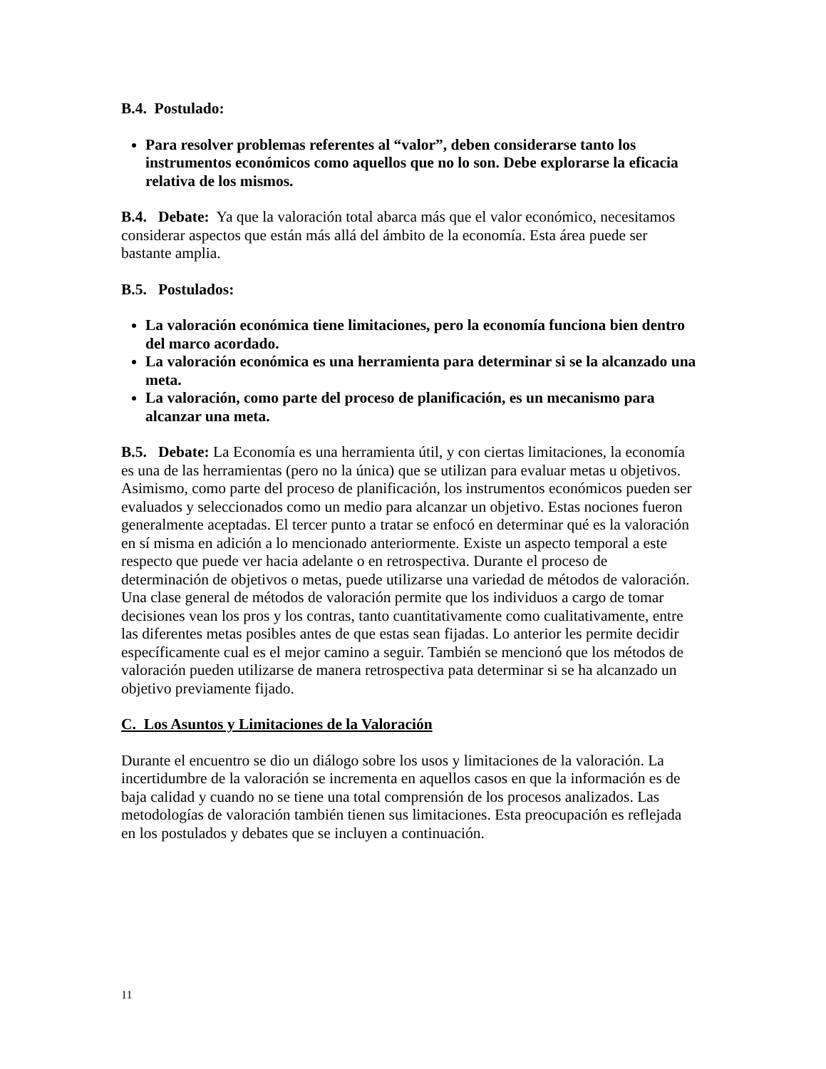B.4. Postulado:
Para resolver problemas referentes al “valor”, deben considerarse tanto los instrumentos económicos como aquellos que no lo son. Debe explorarse la eficacia relativa de los mismos.
B.4. Debate: Ya que la valoración total abarca más que el valor económico, necesitamos considerar aspectos que están más allá del ámbito de la economía. Esta área puede ser bastante amplia.
B.5. Postulados:
La valoración económica tiene limitaciones, pero la economía funciona bien dentro del marco acordado.
La valoración económica es una herramienta para determinar si se la alcanzado una meta.
La valoración, como parte del proceso de planificación, es un mecanismo para alcanzar una meta.
B.5. Debate: La Economía es una herramienta útil, y con ciertas limitaciones, la economía es una de las herramientas (pero no la única) que se utilizan para evaluar metas u objetivos. Asimismo, como parte del proceso de planificación, los instrumentos económicos pueden ser evaluados y seleccionados como un medio para alcanzar un objetivo. Estas nociones fueron generalmente aceptadas. El tercer punto a tratar se enfocó en determinar qué es la valoración en sí misma en adición a lo mencionado anteriormente. Existe un aspecto temporal a este respecto que puede ver hacia adelante o en retrospectiva. Durante el proceso de determinación de objetivos o metas, puede utilizarse una variedad de métodos de valoración. Una clase general de métodos de valoración permite que los individuos a cargo de tomar decisiones vean los pros y los contras, tanto cuantitativamente como cualitativamente, entre las diferentes metas posibles antes de que estas sean fijadas. Lo anterior les permite decidir específicamente cual es el mejor camino a seguir. También se mencionó que los métodos de valoración pueden utilizarse de manera retrospectiva pata determinar si se ha alcanzado un objetivo previamente fijado.
C. Los Asuntos y Limitaciones de la Valoración
Durante el encuentro se dio un diálogo sobre los usos y limitaciones de la valoración. La incertidumbre de la valoración se incrementa en aquellos casos en que la información es de baja calidad y cuando no se tiene una total comprensión de los procesos analizados. Las metodologías de valoración también tienen sus limitaciones. Esta preocupación es reflejada en los postulados y debates que se incluyen a continuación.
11